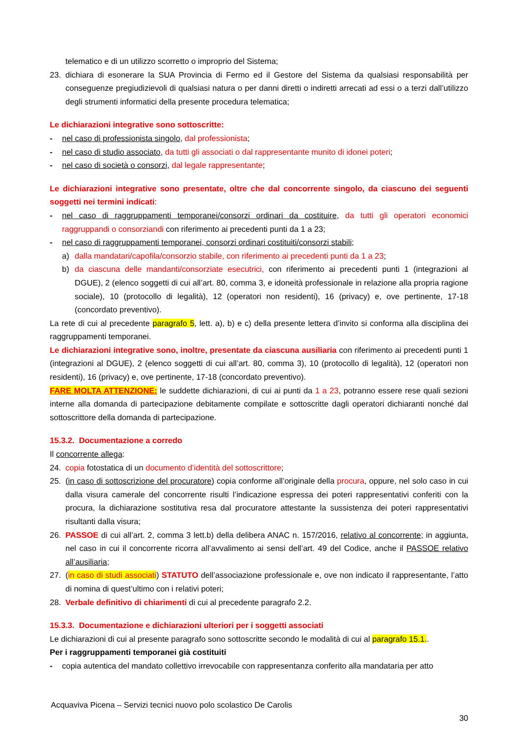telematico e di un utilizzo scorretto o improprio del Sistema;
23. dichiara di esonerare la SUA Provincia di Fermo ed il Gestore del Sistema da qualsiasi responsabilità per conseguenze pregiudizievoli di qualsiasi natura o per danni diretti o indiretti arrecati ad essi o a terzi dall’utilizzo degli strumenti informatici della presente procedura telematica;
Le dichiarazioni integrative sono sottoscritte:
- nel caso di professionista singolo, dal professionista;
- nel caso di studio associato, da tutti gli associati o dal rappresentante munito di idonei poteri;
- nel caso di società o consorzi, dal legale rappresentante;
Le dichiarazioni integrative sono presentate, oltre che dal concorrente singolo, da ciascuno dei seguenti soggetti nei termini indicati:
- nel caso di raggruppamenti temporanei/consorzi ordinari da costituire, da tutti gli operatori economici raggruppandi o consorziandi con riferimento ai precedenti punti da 1 a 23;
- nel caso di raggruppamenti temporanei, consorzi ordinari costituiti/consorzi stabili;
a) dalla mandatari/capofila/consorzio stabile, con riferimento ai precedenti punti da 1 a 23;
b) da ciascuna delle mandanti/consorziate esecutrici, con riferimento ai precedenti punti 1 (integrazioni al DGUE), 2 (elenco soggetti di cui all’art. 80, comma 3, e idoneità professionale in relazione alla propria ragione sociale), 10 (protocollo di legalità), 12 (operatori non residenti), 16 (privacy) e, ove pertinente, 17-18 (concordato preventivo).
La rete di cui al precedente paragrafo 5, lett. a), b) e c) della presente lettera d’invito si conforma alla disciplina dei raggruppamenti temporanei.
Le dichiarazioni integrative sono, inoltre, presentate da ciascuna ausiliaria con riferimento ai precedenti punti 1 (integrazioni al DGUE), 2 (elenco soggetti di cui all’art. 80, comma 3), 10 (protocollo di legalità), 12 (operatori non residenti), 16 (privacy) e, ove pertinente, 17-18 (concordato preventivo).
FARE MOLTA ATTENZIONE: le suddette dichiarazioni, di cui ai punti da 1 a 23, potranno essere rese quali sezioni interne alla domanda di partecipazione debitamente compilate e sottoscritte dagli operatori dichiaranti nonché dal sottoscrittore della domanda di partecipazione.
15.3.2. Documentazione a corredo
Il concorrente allega:
24. copia fotostatica di un documento d’identità del sottoscrittore;
25. (in caso di sottoscrizione del procuratore) copia conforme all’originale della procura, oppure, nel solo caso in cui dalla visura camerale del concorrente risulti l’indicazione espressa dei poteri rappresentativi conferiti con la procura, la dichiarazione sostitutiva resa dal procuratore attestante la sussistenza dei poteri rappresentativi risultanti dalla visura;
26. PASSOE di cui all’art. 2, comma 3 lett.b) della delibera ANAC n. 157/2016, relativo al concorrente; in aggiunta, nel caso in cui il concorrente ricorra all’avvalimento ai sensi dell’art. 49 del Codice, anche il PASSOE relativo all’ausiliaria;
27. (in caso di studi associati) STATUTO dell’associazione professionale e, ove non indicato il rappresentante, l’atto di nomina di quest’ultimo con i relativi poteri;
28. Verbale definitivo di chiarimenti di cui al precedente paragrafo 2.2.
15.3.3. Documentazione e dichiarazioni ulteriori per i soggetti associati
Le dichiarazioni di cui al presente paragrafo sono sottoscritte secondo le modalità di cui al paragrafo 15.1..
Per i raggruppamenti temporanei già costituiti
- copia autentica del mandato collettivo irrevocabile con rappresentanza conferito alla mandataria per atto
Acquaviva Picena – Servizi tecnici nuovo polo scolastico De Carolis
30